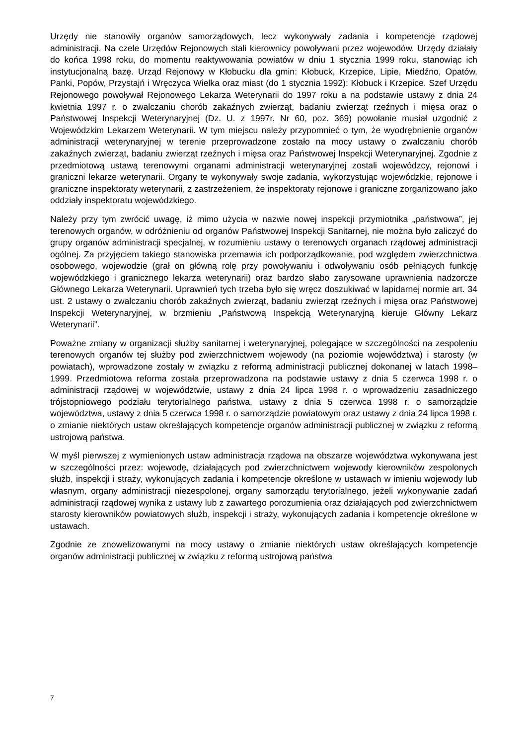Urzędy nie stanowiły organów samorządowych, lecz wykonywały zadania i kompetencje rządowej administracji. Na czele Urzędów Rejonowych stali kierownicy powoływani przez wojewodów. Urzędy działały do końca 1998 roku, do momentu reaktywowania powiatów w dniu 1 stycznia 1999 roku, stanowiąc ich instytucjonalną bazę. Urząd Rejonowy w Kłobucku dla gmin: Kłobuck, Krzepice, Lipie, Miedźno, Opatów, Panki, Popów, Przystajń i Wręczyca Wielka oraz miast (do 1 stycznia 1992): Kłobuck i Krzepice. Szef Urzędu Rejonowego powoływał Rejonowego Lekarza Weterynarii do 1997 roku a na podstawie ustawy z dnia 24 kwietnia 1997 r. o zwalczaniu chorób zakaźnych zwierząt, badaniu zwierząt rzeźnych i mięsa oraz o Państwowej Inspekcji Weterynaryjnej (Dz. U. z 1997r. Nr 60, poz. 369) powołanie musiał uzgodnić z Wojewódzkim Lekarzem Weterynarii. W tym miejscu należy przypomnieć o tym, że wyodrębnienie organów administracji weterynaryjnej w terenie przeprowadzone zostało na mocy ustawy o zwalczaniu chorób zakaźnych zwierząt, badaniu zwierząt rzeźnych i mięsa oraz Państwowej Inspekcji Weterynaryjnej. Zgodnie z przedmiotową ustawą terenowymi organami administracji weterynaryjnej zostali wojewódzcy, rejonowi i graniczni lekarze weterynarii. Organy te wykonywały swoje zadania, wykorzystując wojewódzkie, rejonowe i graniczne inspektoraty weterynarii, z zastrzeżeniem, że inspektoraty rejonowe i graniczne zorganizowano jako oddziały inspektoratu wojewódzkiego.
Należy przy tym zwrócić uwagę, iż mimo użycia w nazwie nowej inspekcji przymiotnika „państwowa”, jej terenowych organów, w odróżnieniu od organów Państwowej Inspekcji Sanitarnej, nie można było zaliczyć do grupy organów administracji specjalnej, w rozumieniu ustawy o terenowych organach rządowej administracji ogólnej. Za przyjęciem takiego stanowiska przemawia ich podporządkowanie, pod względem zwierzchnictwa osobowego, wojewodzie (grał on główną rolę przy powoływaniu i odwoływaniu osób pełniących funkcję wojewódzkiego i granicznego lekarza weterynarii) oraz bardzo słabo zarysowane uprawnienia nadzorcze Głównego Lekarza Weterynarii. Uprawnień tych trzeba było się wręcz doszukiwać w lapidarnej normie art. 34 ust. 2 ustawy o zwalczaniu chorób zakaźnych zwierząt, badaniu zwierząt rzeźnych i mięsa oraz Państwowej Inspekcji Weterynaryjnej, w brzmieniu „Państwową Inspekcją Weterynaryjną kieruje Główny Lekarz Weterynarii”.
Poważne zmiany w organizacji służby sanitarnej i weterynaryjnej, polegające w szczególności na zespoleniu terenowych organów tej służby pod zwierzchnictwem wojewody (na poziomie województwa) i starosty (w powiatach), wprowadzone zostały w związku z reformą administracji publicznej dokonanej w latach 1998–1999. Przedmiotowa reforma została przeprowadzona na podstawie ustawy z dnia 5 czerwca 1998 r. o administracji rządowej w województwie, ustawy z dnia 24 lipca 1998 r. o wprowadzeniu zasadniczego trójstopniowego podziału terytorialnego państwa, ustawy z dnia 5 czerwca 1998 r. o samorządzie województwa, ustawy z dnia 5 czerwca 1998 r. o samorządzie powiatowym oraz ustawy z dnia 24 lipca 1998 r. o zmianie niektórych ustaw określających kompetencje organów administracji publicznej w związku z reformą ustrojową państwa.
W myśl pierwszej z wymienionych ustaw administracja rządowa na obszarze województwa wykonywana jest w szczególności przez: wojewodę, działających pod zwierzchnictwem wojewody kierowników zespolonych służb, inspekcji i straży, wykonujących zadania i kompetencje określone w ustawach w imieniu wojewody lub własnym, organy administracji niezespolonej, organy samorządu terytorialnego, jeżeli wykonywanie zadań administracji rządowej wynika z ustawy lub z zawartego porozumienia oraz działających pod zwierzchnictwem starosty kierowników powiatowych służb, inspekcji i straży, wykonujących zadania i kompetencje określone w ustawach.
Zgodnie ze znowelizowanymi na mocy ustawy o zmianie niektórych ustaw określających kompetencje organów administracji publicznej w związku z reformą ustrojową państwa
7